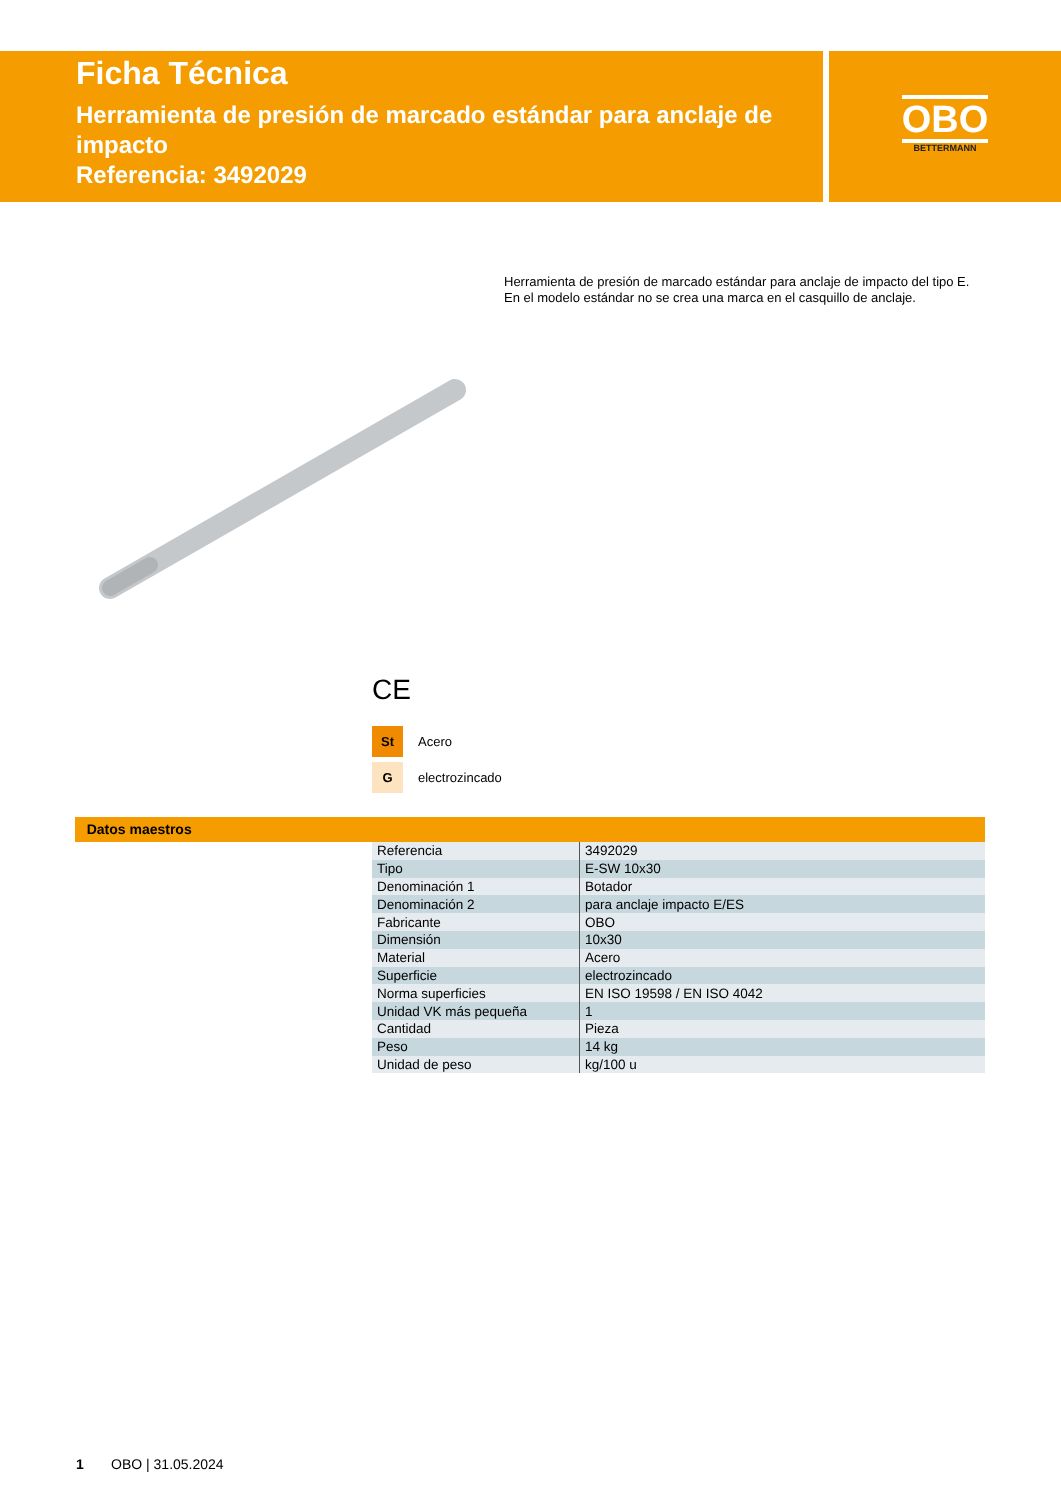Ficha Técnica
Herramienta de presión de marcado estándar para anclaje de impacto
Referencia: 3492029
OBO
BETTERMANN
Herramienta de presión de marcado estándar para anclaje de impacto del tipo E.
En el modelo estándar no se crea una marca en el casquillo de anclaje.
CE
St Acero
Gelectrozincado
Datos maestros
| Referencia | 3492029 |
| Tipo | E-SW 10x30 |
| Denominación 1 | Botador |
| Denominación 2 | para anclaje impacto E/ES |
| Fabricante | OBO |
| Dimensión | 10x30 |
| Material | Acero |
| Superficie | electrozincado |
| Norma superficies | EN ISO 19598 / EN ISO 4042 |
| Unidad VK más pequeña | 1 |
| Cantidad | Pieza |
| Peso | 14 kg |
| Unidad de peso | kg/100 u |
1 OBO | 31.05.2024